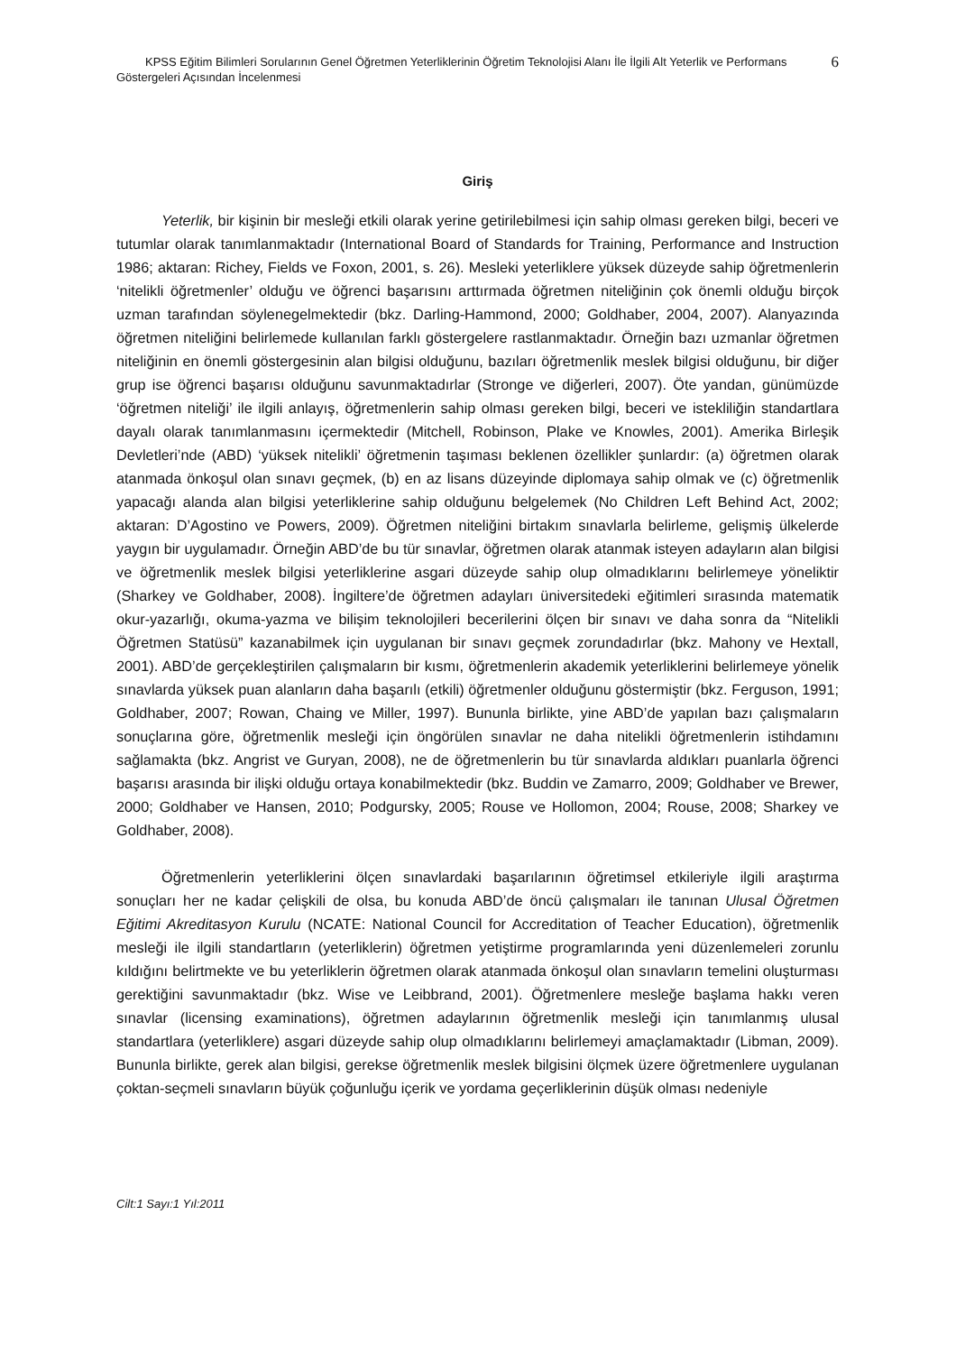KPSS Eğitim Bilimleri Sorularının Genel Öğretmen Yeterliklerinin Öğretim Teknolojisi Alanı İle İlgili Alt Yeterlik ve Performans Göstergeleri Açısından İncelenmesi
6
Giriş
Yeterlik, bir kişinin bir mesleği etkili olarak yerine getirilebilmesi için sahip olması gereken bilgi, beceri ve tutumlar olarak tanımlanmaktadır (International Board of Standards for Training, Performance and Instruction 1986; aktaran: Richey, Fields ve Foxon, 2001, s. 26). Mesleki yeterliklere yüksek düzeyde sahip öğretmenlerin ‘nitelikli öğretmenler’ olduğu ve öğrenci başarısını arttırmada öğretmen niteliğinin çok önemli olduğu birçok uzman tarafından söylenegelmektedir (bkz. Darling-Hammond, 2000; Goldhaber, 2004, 2007). Alanyazında öğretmen niteliğini belirlemede kullanılan farklı göstergelere rastlanmaktadır. Örneğin bazı uzmanlar öğretmen niteliğinin en önemli göstergesinin alan bilgisi olduğunu, bazıları öğretmenlik meslek bilgisi olduğunu, bir diğer grup ise öğrenci başarısı olduğunu savunmaktadırlar (Stronge ve diğerleri, 2007). Öte yandan, günümüzde ‘öğretmen niteliği’ ile ilgili anlayış, öğretmenlerin sahip olması gereken bilgi, beceri ve istekliliğin standartlara dayalı olarak tanımlanmasını içermektedir (Mitchell, Robinson, Plake ve Knowles, 2001). Amerika Birleşik Devletleri’nde (ABD) ‘yüksek nitelikli’ öğretmenin taşıması beklenen özellikler şunlardır: (a) öğretmen olarak atanmada önkoşul olan sınavı geçmek, (b) en az lisans düzeyinde diplomaya sahip olmak ve (c) öğretmenlik yapacağı alanda alan bilgisi yeterliklerine sahip olduğunu belgelemek (No Children Left Behind Act, 2002; aktaran: D’Agostino ve Powers, 2009). Öğretmen niteliğini birtakım sınavlarla belirleme, gelişmiş ülkelerde yaygın bir uygulamadır. Örneğin ABD’de bu tür sınavlar, öğretmen olarak atanmak isteyen adayların alan bilgisi ve öğretmenlik meslek bilgisi yeterliklerine asgari düzeyde sahip olup olmadıklarını belirlemeye yöneliktir (Sharkey ve Goldhaber, 2008). İngiltere’de öğretmen adayları üniversitedeki eğitimleri sırasında matematik okur-yazarlığı, okuma-yazma ve bilişim teknolojileri becerilerini ölçen bir sınavı ve daha sonra da “Nitelikli Öğretmen Statüsü” kazanabilmek için uygulanan bir sınavı geçmek zorundadırlar (bkz. Mahony ve Hextall, 2001). ABD’de gerçekleştirilen çalışmaların bir kısmı, öğretmenlerin akademik yeterliklerini belirlemeye yönelik sınavlarda yüksek puan alanların daha başarılı (etkili) öğretmenler olduğunu göstermiştir (bkz. Ferguson, 1991; Goldhaber, 2007; Rowan, Chaing ve Miller, 1997). Bununla birlikte, yine ABD’de yapılan bazı çalışmaların sonuçlarına göre, öğretmenlik mesleği için öngörülen sınavlar ne daha nitelikli öğretmenlerin istihdamını sağlamakta (bkz. Angrist ve Guryan, 2008), ne de öğretmenlerin bu tür sınavlarda aldıkları puanlarla öğrenci başarısı arasında bir ilişki olduğu ortaya konabilmektedir (bkz. Buddin ve Zamarro, 2009; Goldhaber ve Brewer, 2000; Goldhaber ve Hansen, 2010; Podgursky, 2005; Rouse ve Hollomon, 2004; Rouse, 2008; Sharkey ve Goldhaber, 2008).
Öğretmenlerin yeterliklerini ölçen sınavlardaki başarılarının öğretimsel etkileriyle ilgili araştırma sonuçları her ne kadar çelişkili de olsa, bu konuda ABD’de öncü çalışmaları ile tanınan Ulusal Öğretmen Eğitimi Akreditasyon Kurulu (NCATE: National Council for Accreditation of Teacher Education), öğretmenlik mesleği ile ilgili standartların (yeterliklerin) öğretmen yetiştirme programlarında yeni düzenlemeleri zorunlu kıldığını belirtmekte ve bu yeterliklerin öğretmen olarak atanmada önkoşul olan sınavların temelini oluşturması gerektiğini savunmaktadır (bkz. Wise ve Leibbrand, 2001). Öğretmenlere mesleğe başlama hakkı veren sınavlar (licensing examinations), öğretmen adaylarının öğretmenlik mesleği için tanımlanmış ulusal standartlara (yeterliklere) asgari düzeyde sahip olup olmadıklarını belirlemeyi amaçlamaktadır (Libman, 2009). Bununla birlikte, gerek alan bilgisi, gerekse öğretmenlik meslek bilgisini ölçmek üzere öğretmenlere uygulanan çoktan-seçmeli sınavların büyük çoğunluğu içerik ve yordama geçerliklerinin düşük olması nedeniyle
Cilt:1 Sayı:1 Yıl:2011